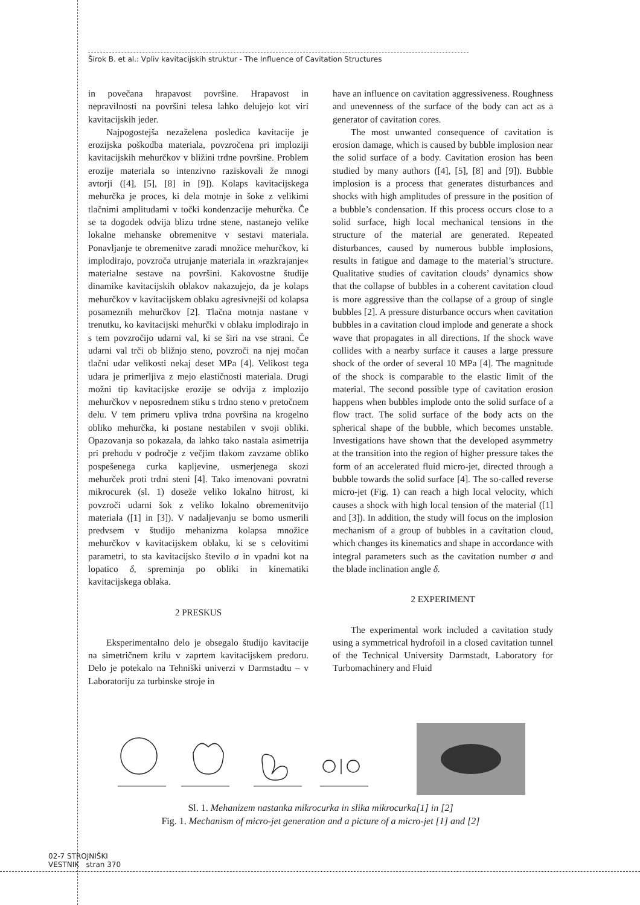Širok B. et al.: Vpliv kavitacijskih struktur - The Influence of Cavitation Structures
in povečana hrapavost površine. Hrapavost in nepravilnosti na površini telesa lahko delujejo kot viri kavitacijskih jeder.
Najpogostejša nezaželena posledica kavitacije je erozijska poškodba materiala, povzročena pri imploziji kavitacijskih mehurčkov v bližini trdne površine. Problem erozije materiala so intenzivno raziskovali že mnogi avtorji ([4], [5], [8] in [9]). Kolaps kavitacijskega mehurčka je proces, ki dela motnje in šoke z velikimi tlačnimi amplitudami v točki kondenzacije mehurčka. Če se ta dogodek odvija blizu trdne stene, nastanejo velike lokalne mehanske obremenitve v sestavi materiala. Ponavljanje te obremenitve zaradi množice mehurčkov, ki implodirajo, povzroča utrujanje materiala in »razkrajanje« materialne sestave na površini. Kakovostne študije dinamike kavitacijskih oblakov nakazujejo, da je kolaps mehurčkov v kavitacijskem oblaku agresivnejši od kolapsa posameznih mehurčkov [2]. Tlačna motnja nastane v trenutku, ko kavitacijski mehurčki v oblaku implodirajo in s tem povzročijo udarni val, ki se širi na vse strani. Če udarni val trči ob bližnjo steno, povzroči na njej močan tlačni udar velikosti nekaj deset MPa [4]. Velikost tega udara je primerljiva z mejo elastičnosti materiala. Drugi možni tip kavitacijske erozije se odvija z implozijo mehurčkov v neposrednem stiku s trdno steno v pretočnem delu. V tem primeru vpliva trdna površina na krogelno obliko mehurčka, ki postane nestabilen v svoji obliki. Opazovanja so pokazala, da lahko tako nastala asimetrija pri prehodu v področje z večjim tlakom zavzame obliko pospešenega curka kapljevine, usmerjenega skozi mehurček proti trdni steni [4]. Tako imenovani povratni mikrocurek (sl. 1) doseže veliko lokalno hitrost, ki povzroči udarni šok z veliko lokalno obremenitvijo materiala ([1] in [3]). V nadaljevanju se bomo usmerili predvsem v študijo mehanizma kolapsa množice mehurčkov v kavitacijskem oblaku, ki se s celovitimi parametri, to sta kavitacijsko število σ in vpadni kot na lopatico δ, spreminja po obliki in kinematiki kavitacijskega oblaka.
2 PRESKUS
Eksperimentalno delo je obsegalo študijo kavitacije na simetričnem krilu v zaprtem kavitacijskem predoru. Delo je potekalo na Tehniški univerzi v Darmstadtu – v Laboratoriju za turbinske stroje in
have an influence on cavitation aggressiveness. Roughness and unevenness of the surface of the body can act as a generator of cavitation cores.
The most unwanted consequence of cavitation is erosion damage, which is caused by bubble implosion near the solid surface of a body. Cavitation erosion has been studied by many authors ([4], [5], [8] and [9]). Bubble implosion is a process that generates disturbances and shocks with high amplitudes of pressure in the position of a bubble’s condensation. If this process occurs close to a solid surface, high local mechanical tensions in the structure of the material are generated. Repeated disturbances, caused by numerous bubble implosions, results in fatigue and damage to the material’s structure. Qualitative studies of cavitation clouds’ dynamics show that the collapse of bubbles in a coherent cavitation cloud is more aggressive than the collapse of a group of single bubbles [2]. A pressure disturbance occurs when cavitation bubbles in a cavitation cloud implode and generate a shock wave that propagates in all directions. If the shock wave collides with a nearby surface it causes a large pressure shock of the order of several 10 MPa [4]. The magnitude of the shock is comparable to the elastic limit of the material. The second possible type of cavitation erosion happens when bubbles implode onto the solid surface of a flow tract. The solid surface of the body acts on the spherical shape of the bubble, which becomes unstable. Investigations have shown that the developed asymmetry at the transition into the region of higher pressure takes the form of an accelerated fluid micro-jet, directed through a bubble towards the solid surface [4]. The so-called reverse micro-jet (Fig. 1) can reach a high local velocity, which causes a shock with high local tension of the material ([1] and [3]). In addition, the study will focus on the implosion mechanism of a group of bubbles in a cavitation cloud, which changes its kinematics and shape in accordance with integral parameters such as the cavitation number σ and the blade inclination angle δ.
2 EXPERIMENT
The experimental work included a cavitation study using a symmetrical hydrofoil in a closed cavitation tunnel of the Technical University Darmstadt, Laboratory for Turbomachinery and Fluid
Sl. 1. Mehanizem nastanka mikrocurka in slika mikrocurka[1] in [2]
Fig. 1. Mechanism of micro-jet generation and a picture of a micro-jet [1] and [2]
02-7 STROJNIŠKI
VESTNIK stran 370